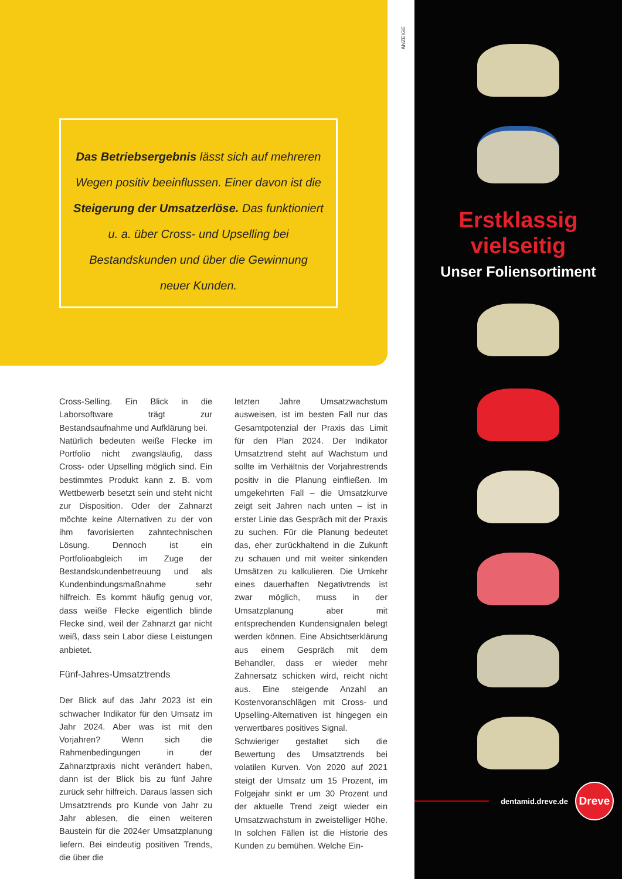Das Betriebsergebnis lässt sich auf mehreren Wegen positiv beeinflussen. Einer davon ist die Steigerung der Umsatzerlöse. Das funktioniert u. a. über Cross- und Upselling bei Bestandskunden und über die Gewinnung neuer Kunden.
Cross-Selling. Ein Blick in die Laborsoftware trägt zur Bestandsaufnahme und Aufklärung bei.
Natürlich bedeuten weiße Flecke im Portfolio nicht zwangsläufig, dass Cross- oder Upselling möglich sind. Ein bestimmtes Produkt kann z. B. vom Wettbewerb besetzt sein und steht nicht zur Disposition. Oder der Zahnarzt möchte keine Alternativen zu der von ihm favorisierten zahntechnischen Lösung. Dennoch ist ein Portfolioabgleich im Zuge der Bestandskundenbetreuung und als Kundenbindungsmaßnahme sehr hilfreich. Es kommt häufig genug vor, dass weiße Flecke eigentlich blinde Flecke sind, weil der Zahnarzt gar nicht weiß, dass sein Labor diese Leistungen anbietet.
Fünf-Jahres-Umsatztrends
Der Blick auf das Jahr 2023 ist ein schwacher Indikator für den Umsatz im Jahr 2024. Aber was ist mit den Vorjahren? Wenn sich die Rahmenbedingungen in der Zahnarztpraxis nicht verändert haben, dann ist der Blick bis zu fünf Jahre zurück sehr hilfreich. Daraus lassen sich Umsatztrends pro Kunde von Jahr zu Jahr ablesen, die einen weiteren Baustein für die 2024er Umsatzplanung liefern. Bei eindeutig positiven Trends, die über die
letzten Jahre Umsatzwachstum ausweisen, ist im besten Fall nur das Gesamtpotenzial der Praxis das Limit für den Plan 2024. Der Indikator Umsatztrend steht auf Wachstum und sollte im Verhältnis der Vorjahrestrends positiv in die Planung einfließen. Im umgekehrten Fall – die Umsatzkurve zeigt seit Jahren nach unten – ist in erster Linie das Gespräch mit der Praxis zu suchen. Für die Planung bedeutet das, eher zurückhaltend in die Zukunft zu schauen und mit weiter sinkenden Umsätzen zu kalkulieren. Die Umkehr eines dauerhaften Negativtrends ist zwar möglich, muss in der Umsatzplanung aber mit entsprechenden Kundensignalen belegt werden können. Eine Absichtserklärung aus einem Gespräch mit dem Behandler, dass er wieder mehr Zahnersatz schicken wird, reicht nicht aus. Eine steigende Anzahl an Kostenvoranschlägen mit Cross- und Upselling-Alternativen ist hingegen ein verwertbares positives Signal.
Schwieriger gestaltet sich die Bewertung des Umsatztrends bei volatilen Kurven. Von 2020 auf 2021 steigt der Umsatz um 15 Prozent, im Folgejahr sinkt er um 30 Prozent und der aktuelle Trend zeigt wieder ein Umsatzwachstum in zweistelliger Höhe. In solchen Fällen ist die Historie des Kunden zu bemühen. Welche Ein-
ANZEIGE
Erstklassig
vielseitig
Unser Foliensortiment
dentamid.dreve.de Dreve